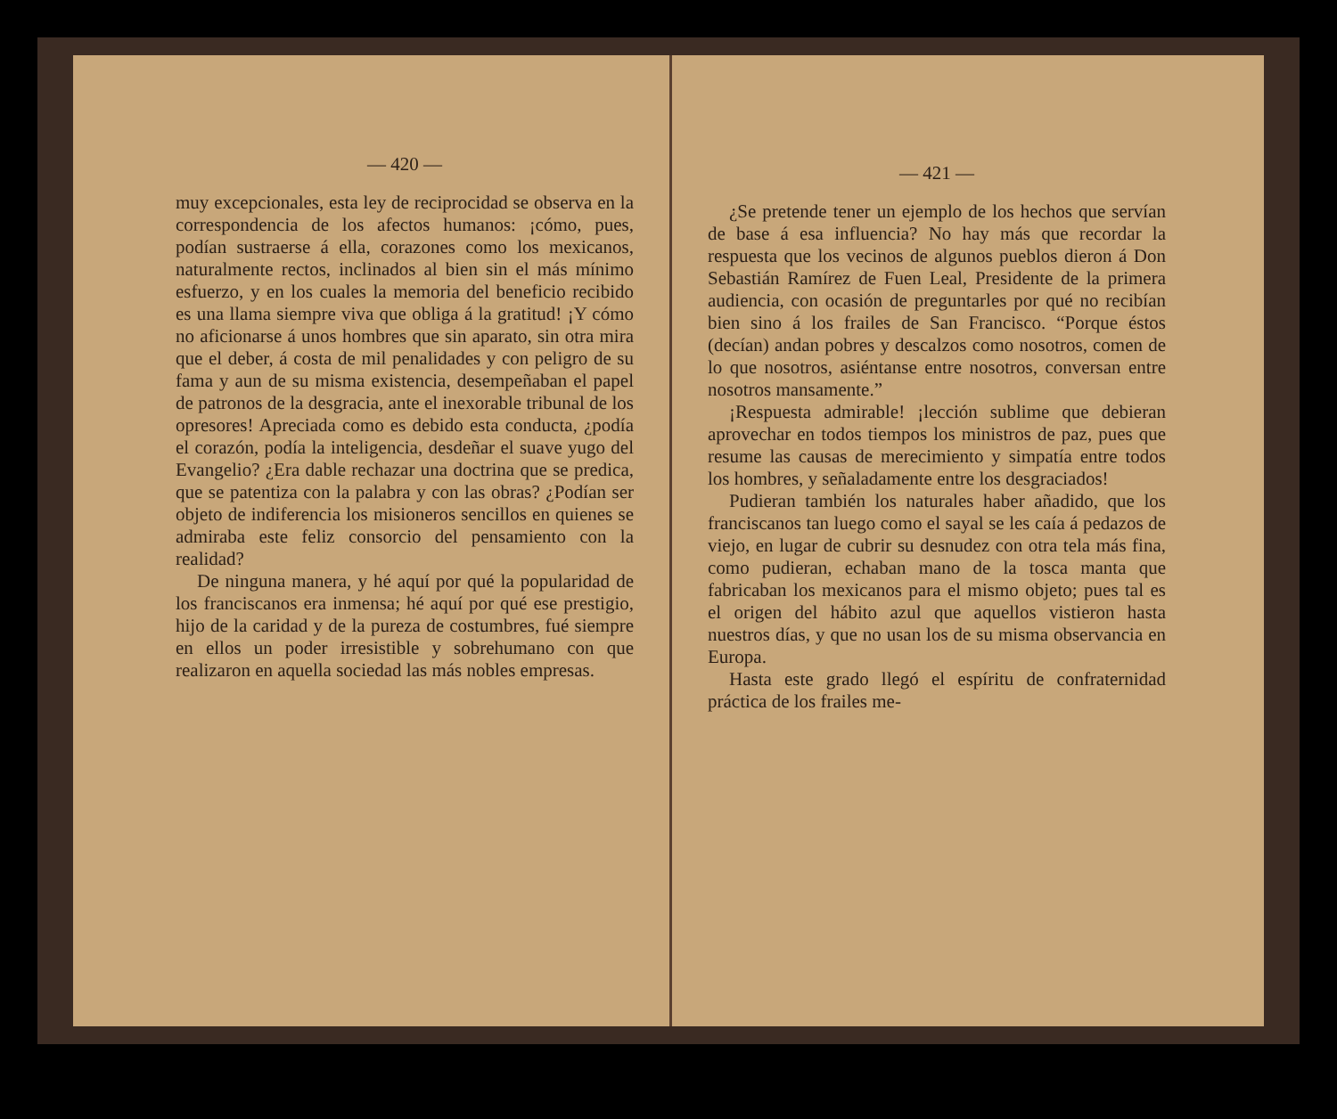— 420 —
muy excepcionales, esta ley de reciprocidad se observa en la correspondencia de los afectos humanos: ¡cómo, pues, podían sustraerse á ella, corazones como los mexicanos, naturalmente rectos, inclinados al bien sin el más mínimo esfuerzo, y en los cuales la memoria del beneficio recibido es una llama siempre viva que obliga á la gratitud! ¡Y cómo no aficionarse á unos hombres que sin aparato, sin otra mira que el deber, á costa de mil penalidades y con peligro de su fama y aun de su misma existencia, desempeñaban el papel de patronos de la desgracia, ante el inexorable tribunal de los opresores! Apreciada como es debido esta conducta, ¿podía el corazón, podía la inteligencia, desdeñar el suave yugo del Evangelio? ¿Era dable rechazar una doctrina que se predica, que se patentiza con la palabra y con las obras? ¿Podían ser objeto de indiferencia los misioneros sencillos en quienes se admiraba este feliz consorcio del pensamiento con la realidad?
De ninguna manera, y hé aquí por qué la popularidad de los franciscanos era inmensa; hé aquí por qué ese prestigio, hijo de la caridad y de la pureza de costumbres, fué siempre en ellos un poder irresistible y sobrehumano con que realizaron en aquella sociedad las más nobles empresas.
— 421 —
¿Se pretende tener un ejemplo de los hechos que servían de base á esa influencia? No hay más que recordar la respuesta que los vecinos de algunos pueblos dieron á Don Sebastián Ramírez de Fuen Leal, Presidente de la primera audiencia, con ocasión de preguntarles por qué no recibían bien sino á los frailes de San Francisco. “Porque éstos (decían) andan pobres y descalzos como nosotros, comen de lo que nosotros, asiéntanse entre nosotros, conversan entre nosotros mansamente.”
¡Respuesta admirable! ¡lección sublime que debieran aprovechar en todos tiempos los ministros de paz, pues que resume las causas de merecimiento y simpatía entre todos los hombres, y señaladamente entre los desgraciados!
Pudieran también los naturales haber añadido, que los franciscanos tan luego como el sayal se les caía á pedazos de viejo, en lugar de cubrir su desnudez con otra tela más fina, como pudieran, echaban mano de la tosca manta que fabricaban los mexicanos para el mismo objeto; pues tal es el origen del hábito azul que aquellos vistieron hasta nuestros días, y que no usan los de su misma observancia en Europa.
Hasta este grado llegó el espíritu de confraternidad práctica de los frailes me-